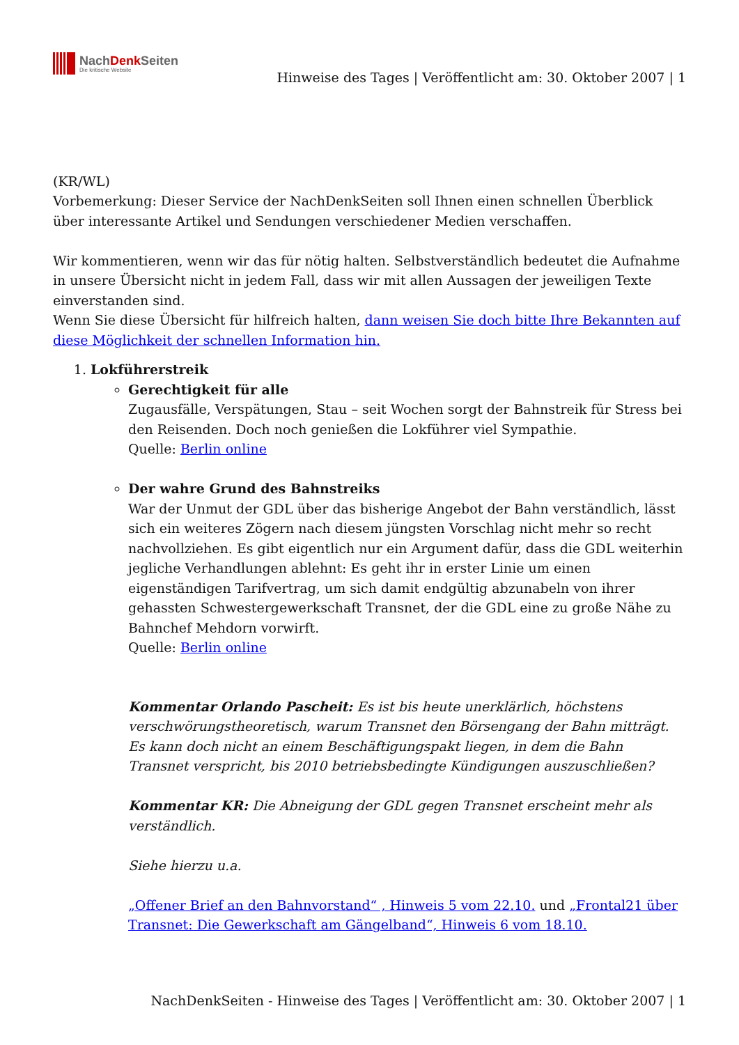NachDenk Seiten
Die kritische Website
Hinweise des Tages | Veröffentlicht am: 30. Oktober 2007 | 1
(KR/WL)
Vorbemerkung: Dieser Service der NachDenkSeiten soll Ihnen einen schnellen Überblick über interessante Artikel und Sendungen verschiedener Medien verschaffen.
Wir kommentieren, wenn wir das für nötig halten. Selbstverständlich bedeutet die Aufnahme in unsere Übersicht nicht in jedem Fall, dass wir mit allen Aussagen der jeweiligen Texte einverstanden sind.
Wenn Sie diese Übersicht für hilfreich halten, dann weisen Sie doch bitte Ihre Bekannten auf diese Möglichkeit der schnellen Information hin.
1. Lokführerstreik
Gerechtigkeit für alle
Zugausfälle, Verspätungen, Stau – seit Wochen sorgt der Bahnstreik für Stress bei den Reisenden. Doch noch genießen die Lokführer viel Sympathie.
Quelle: Berlin online
Der wahre Grund des Bahnstreiks
War der Unmut der GDL über das bisherige Angebot der Bahn verständlich, lässt sich ein weiteres Zögern nach diesem jüngsten Vorschlag nicht mehr so recht nachvollziehen. Es gibt eigentlich nur ein Argument dafür, dass die GDL weiterhin jegliche Verhandlungen ablehnt: Es geht ihr in erster Linie um einen eigenständigen Tarifvertrag, um sich damit endgültig abzunabeln von ihrer gehassten Schwestergewerkschaft Transnet, der die GDL eine zu große Nähe zu Bahnchef Mehdorn vorwirft.
Quelle: Berlin online
Kommentar Orlando Pascheit: Es ist bis heute unerklärlich, höchstens verschwörungstheoretisch, warum Transnet den Börsengang der Bahn mitträgt. Es kann doch nicht an einem Beschäftigungspakt liegen, in dem die Bahn Transnet verspricht, bis 2010 betriebsbedingte Kündigungen auszuschließen?
Kommentar KR: Die Abneigung der GDL gegen Transnet erscheint mehr als verständlich.
Siehe hierzu u.a.
„Offener Brief an den Bahnvorstand“ , Hinweis 5 vom 22.10. und „Frontal21 über Transnet: Die Gewerkschaft am Gängelband“, Hinweis 6 vom 18.10.
NachDenkSeiten - Hinweise des Tages | Veröffentlicht am: 30. Oktober 2007 | 1